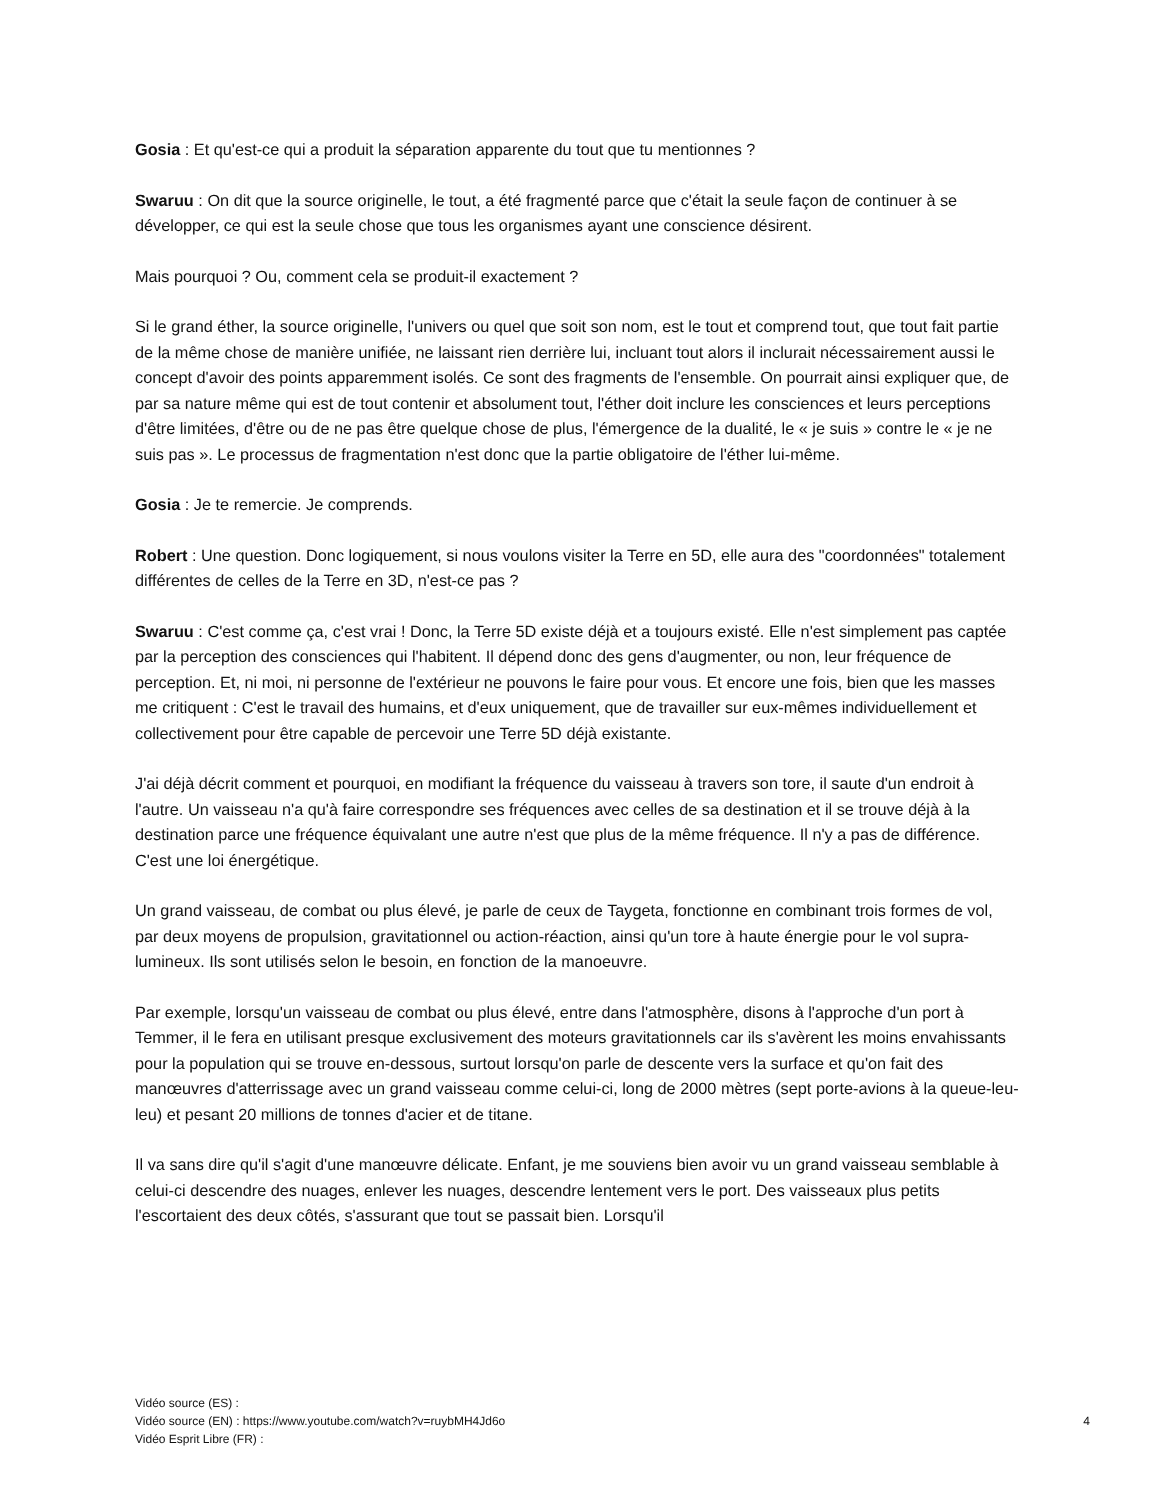Gosia : Et qu'est-ce qui a produit la séparation apparente du tout que tu mentionnes ?
Swaruu : On dit que la source originelle, le tout, a été fragmenté parce que c'était la seule façon de continuer à se développer, ce qui est la seule chose que tous les organismes ayant une conscience désirent.
Mais pourquoi ? Ou, comment cela se produit-il exactement ?
Si le grand éther, la source originelle, l'univers ou quel que soit son nom, est le tout et comprend tout, que tout fait partie de la même chose de manière unifiée, ne laissant rien derrière lui, incluant tout alors il inclurait nécessairement aussi le concept d'avoir des points apparemment isolés. Ce sont des fragments de l'ensemble. On pourrait ainsi expliquer que, de par sa nature même qui est de tout contenir et absolument tout, l'éther doit inclure les consciences et leurs perceptions d'être limitées, d'être ou de ne pas être quelque chose de plus, l'émergence de la dualité, le « je suis » contre le « je ne suis pas ». Le processus de fragmentation n'est donc que la partie obligatoire de l'éther lui-même.
Gosia : Je te remercie. Je comprends.
Robert : Une question. Donc logiquement, si nous voulons visiter la Terre en 5D, elle aura des "coordonnées" totalement différentes de celles de la Terre en 3D, n'est-ce pas ?
Swaruu : C'est comme ça, c'est vrai ! Donc, la Terre 5D existe déjà et a toujours existé. Elle n'est simplement pas captée par la perception des consciences qui l'habitent. Il dépend donc des gens d'augmenter, ou non, leur fréquence de perception. Et, ni moi, ni personne de l'extérieur ne pouvons le faire pour vous. Et encore une fois, bien que les masses me critiquent : C'est le travail des humains, et d'eux uniquement, que de travailler sur eux-mêmes individuellement et collectivement pour être capable de percevoir une Terre 5D déjà existante.
J'ai déjà décrit comment et pourquoi, en modifiant la fréquence du vaisseau à travers son tore, il saute d'un endroit à l'autre. Un vaisseau n'a qu'à faire correspondre ses fréquences avec celles de sa destination et il se trouve déjà à la destination parce une fréquence équivalant une autre n'est que plus de la même fréquence. Il n'y a pas de différence. C'est une loi énergétique.
Un grand vaisseau, de combat ou plus élevé, je parle de ceux de Taygeta, fonctionne en combinant trois formes de vol, par deux moyens de propulsion, gravitationnel ou action-réaction, ainsi qu'un tore à haute énergie pour le vol supra-lumineux. Ils sont utilisés selon le besoin, en fonction de la manoeuvre.
Par exemple, lorsqu'un vaisseau de combat ou plus élevé, entre dans l'atmosphère, disons à l'approche d'un port à Temmer, il le fera en utilisant presque exclusivement des moteurs gravitationnels car ils s'avèrent les moins envahissants pour la population qui se trouve en-dessous, surtout lorsqu'on parle de descente vers la surface et qu'on fait des manœuvres d'atterrissage avec un grand vaisseau comme celui-ci, long de 2000 mètres (sept porte-avions à la queue-leu-leu) et pesant 20 millions de tonnes d'acier et de titane.
Il va sans dire qu'il s'agit d'une manœuvre délicate. Enfant, je me souviens bien avoir vu un grand vaisseau semblable à celui-ci descendre des nuages, enlever les nuages, descendre lentement vers le port. Des vaisseaux plus petits l'escortaient des deux côtés, s'assurant que tout se passait bien. Lorsqu'il
Vidéo source (ES) :
4 Vidéo source (EN) : https://www.youtube.com/watch?v=ruybMH4Jd6o
Vidéo Esprit Libre (FR) :